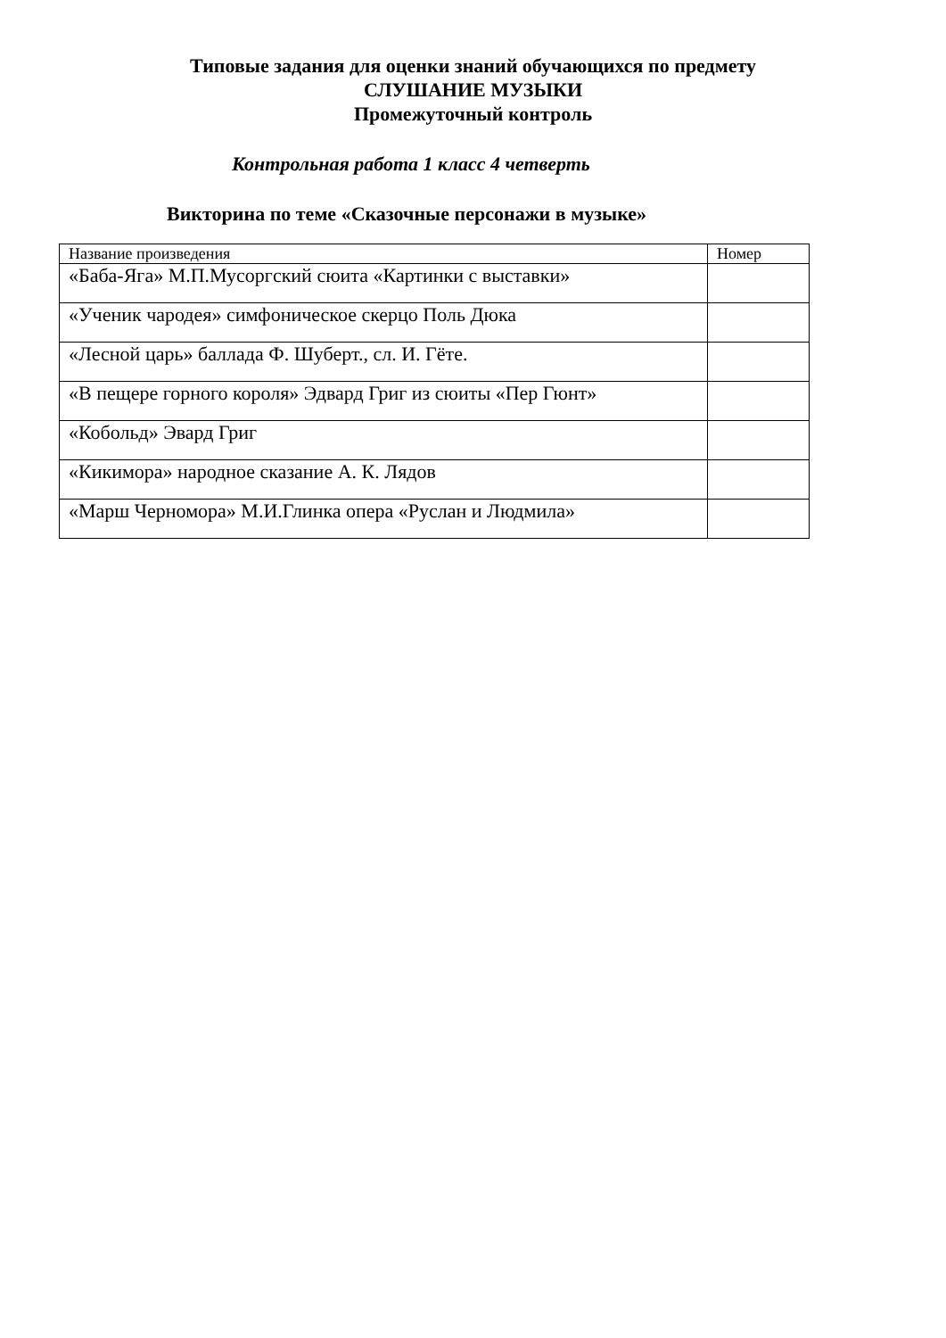Типовые задания для оценки знаний обучающихся по предмету
СЛУШАНИЕ МУЗЫКИ
Промежуточный контроль
Контрольная работа 1 класс 4 четверть
Викторина по теме «Сказочные персонажи в музыке»
| Название произведения | Номер |
| «Баба-Яга» М.П.Мусоргский сюита «Картинки с выставки» | |
| «Ученик чародея» симфоническое скерцо Поль Дюка | |
| «Лесной царь» баллада Ф. Шуберт., сл. И. Гёте. | |
| «В пещере горного короля» Эдвард Григ из сюиты «Пер Гюнт» | |
| «Кобольд» Эвард Григ | |
| «Кикимора» народное сказание А. К. Лядов | |
| «Марш Черномора» М.И.Глинка опера «Руслан и Людмила» | |